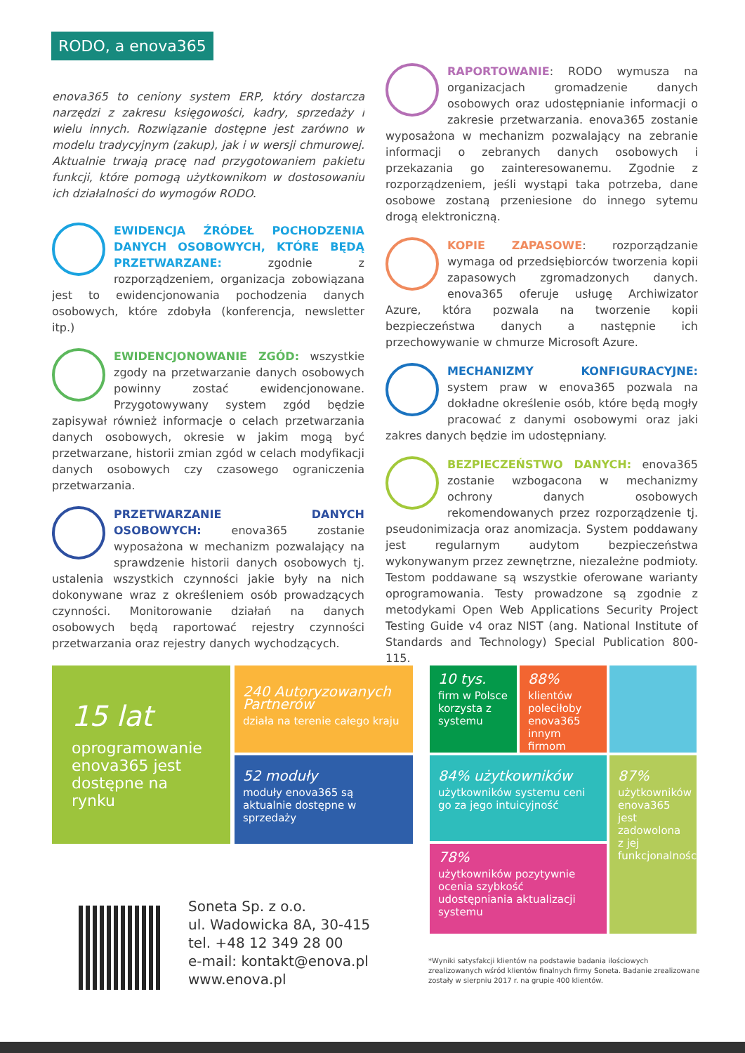RODO, a enova365
enova365 to ceniony system ERP, który dostarcza narzędzi z zakresu księgowości, kadry, sprzedaży i wielu innych. Rozwiązanie dostępne jest zarówno w modelu tradycyjnym (zakup), jak i w wersji chmurowej. Aktualnie trwają pracę nad przygotowaniem pakietu funkcji, które pomogą użytkownikom w dostosowaniu ich działalności do wymogów RODO.
EWIDENCJA ŹRÓDEŁ POCHODZENIA DANYCH OSOBOWYCH, KTÓRE BĘDĄ PRZETWARZANE: zgodnie z rozporządzeniem, organizacja zobowiązana jest to ewidencjonowania pochodzenia danych osobowych, które zdobyła (konferencja, newsletter itp.)
EWIDENCJONOWANIE ZGÓD: wszystkie zgody na przetwarzanie danych osobowych powinny zostać ewidencjonowane. Przygotowywany system zgód będzie zapisywał również informacje o celach przetwarzania danych osobowych, okresie w jakim mogą być przetwarzane, historii zmian zgód w celach modyfikacji danych osobowych czy czasowego ograniczenia przetwarzania.
PRZETWARZANIE DANYCH OSOBOWYCH: enova365 zostanie wyposażona w mechanizm pozwalający na sprawdzenie historii danych osobowych tj. ustalenia wszystkich czynności jakie były na nich dokonywane wraz z określeniem osób prowadzących czynności. Monitorowanie działań na danych osobowych będą raportować rejestry czynności przetwarzania oraz rejestry danych wychodzących.
RAPORTOWANIE: RODO wymusza na organizacjach gromadzenie danych osobowych oraz udostępnianie informacji o zakresie przetwarzania. enova365 zostanie wyposażona w mechanizm pozwalający na zebranie informacji o zebranych danych osobowych i przekazania go zainteresowanemu. Zgodnie z rozporządzeniem, jeśli wystąpi taka potrzeba, dane osobowe zostaną przeniesione do innego sytemu drogą elektroniczną.
KOPIE ZAPASOWE: rozporządzanie wymaga od przedsiębiorców tworzenia kopii zapasowych zgromadzonych danych. enova365 oferuje usługę Archiwizator Azure, która pozwala na tworzenie kopii bezpieczeństwa danych a następnie ich przechowywanie w chmurze Microsoft Azure.
MECHANIZMY KONFIGURACYJNE: system praw w enova365 pozwala na dokładne określenie osób, które będą mogły pracować z danymi osobowymi oraz jaki zakres danych będzie im udostępniany.
BEZPIECZEŃSTWO DANYCH: enova365 zostanie wzbogacona w mechanizmy ochrony danych osobowych rekomendowanych przez rozporządzenie tj. pseudonimizacja oraz anomizacja. System poddawany jest regularnym audytom bezpieczeństwa wykonywanym przez zewnętrzne, niezależne podmioty. Testom poddawane są wszystkie oferowane warianty oprogramowania. Testy prowadzone są zgodnie z metodykami Open Web Applications Security Project Testing Guide v4 oraz NIST (ang. National Institute of Standards and Technology) Special Publication 800-115.
15 lat
oprogramowanie enova365 jest dostępne na rynku
240 Autoryzowanych Partnerów
działa na terenie całego kraju
52 moduły
moduły enova365 są aktualnie dostępne w sprzedaży
10 tys.
firm w Polsce korzysta z systemu
88%
klientów poleciłoby enova365 innym firmom
84% użytkowników
użytkowników systemu ceni go za jego intuicyjność
87%
użytkowników enova365 jest zadowolona z jej funkcjonalności
78%
użytkowników pozytywnie ocenia szybkość udostępniania aktualizacji systemu
Soneta Sp. z o.o.
ul. Wadowicka 8A, 30-415
tel. +48 12 349 28 00
e-mail: kontakt@enova.pl
www.enova.pl
*Wyniki satysfakcji klientów na podstawie badania ilościowych zrealizowanych wśród klientów finalnych firmy Soneta. Badanie zrealizowane zostały w sierpniu 2017 r. na grupie 400 klientów.